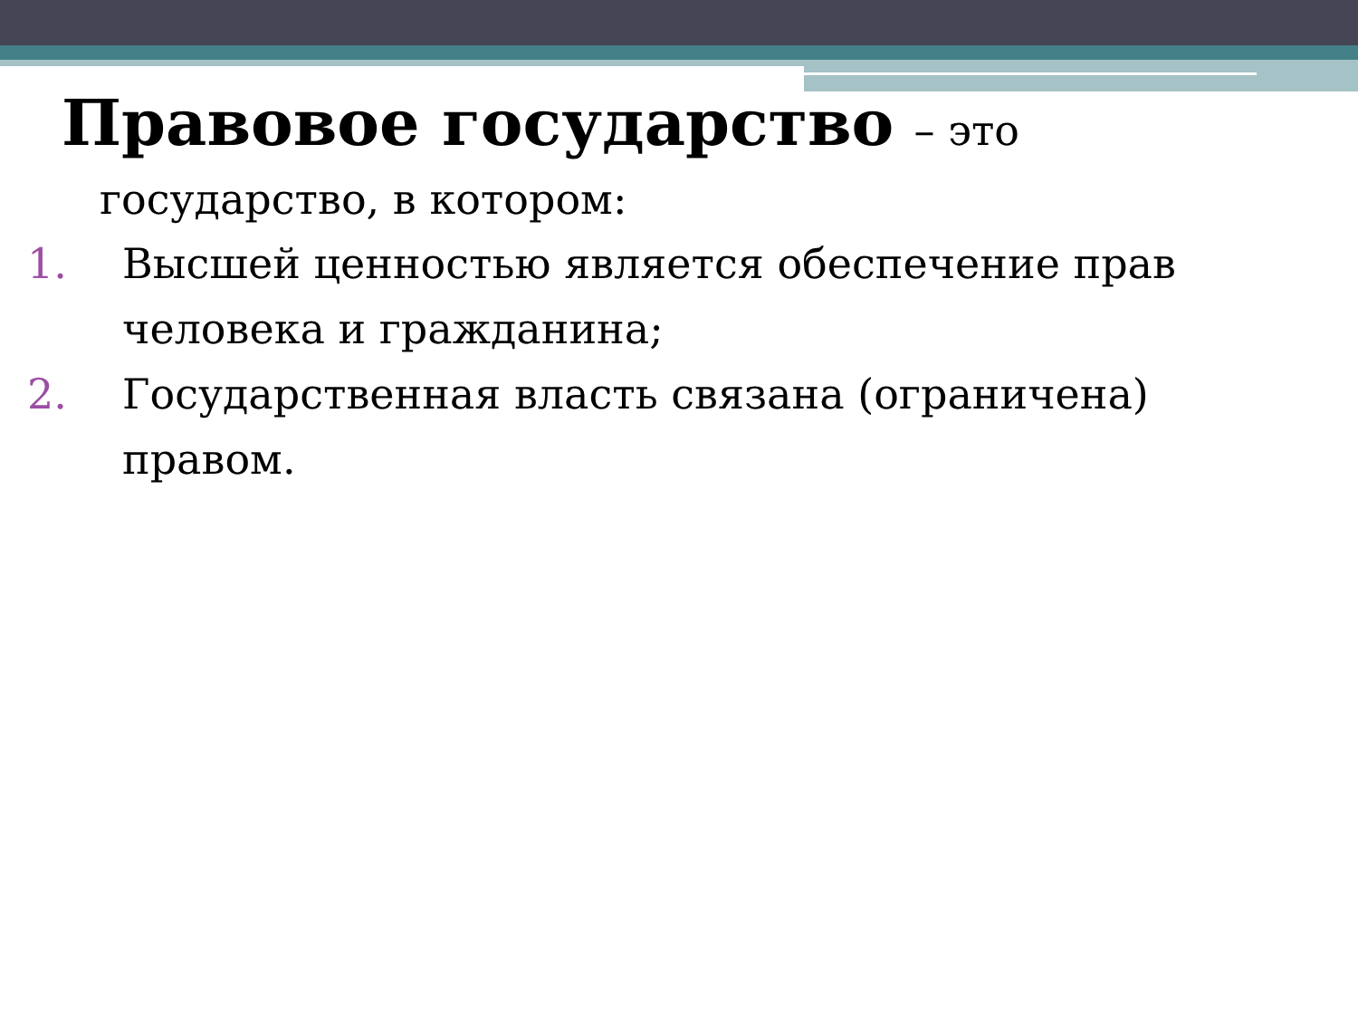Правовое государство – это
государство, в котором:
1. Высшей ценностью является обеспечение прав человека и гражданина;
2. Государственная власть связана (ограничена) правом.